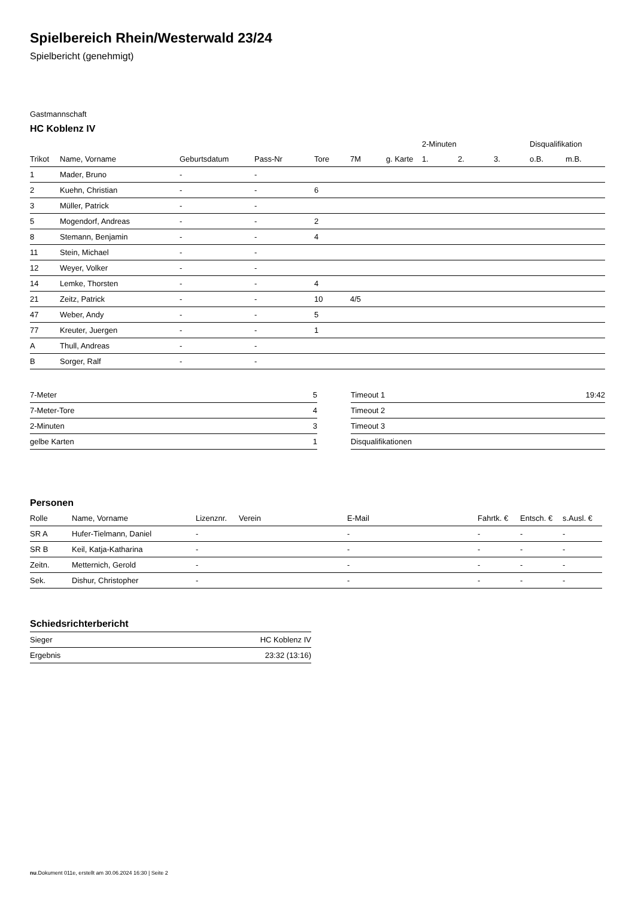Spielbereich Rhein/Westerwald 23/24
Spielbericht (genehmigt)
Gastmannschaft
HC Koblenz IV
| | | | | | | | 2-Minuten | | | Disqualifikation | |
| --- | --- | --- | --- | --- | --- | --- | --- | --- | --- | --- | --- |
| Trikot | Name, Vorname | Geburtsdatum | Pass-Nr | Tore | 7M | g. Karte | 1. | 2. | 3. | o.B. | m.B. |
| 1 | Mader, Bruno | - | - | | | | | | | | |
| 2 | Kuehn, Christian | - | - | 6 | | | | | | | |
| 3 | Müller, Patrick | - | - | | | | | | | | |
| 5 | Mogendorf, Andreas | - | - | 2 | | | | | | | |
| 8 | Stemann, Benjamin | - | - | 4 | | | | | | | |
| 11 | Stein, Michael | - | - | | | | | | | | |
| 12 | Weyer, Volker | - | - | | | | | | | | |
| 14 | Lemke, Thorsten | - | - | 4 | | | | | | | |
| 21 | Zeitz, Patrick | - | - | 10 | 4/5 | | | | | | |
| 47 | Weber, Andy | - | - | 5 | | | | | | | |
| 77 | Kreuter, Juergen | - | - | 1 | | | | | | | |
| A | Thull, Andreas | - | - | | | | | | | | |
| B | Sorger, Ralf | - | - | | | | | | | | |
| 7-Meter | 5 |
| 7-Meter-Tore | 4 |
| 2-Minuten | 3 |
| gelbe Karten | 1 |
| Timeout 1 | 19:42 |
| Timeout 2 | |
| Timeout 3 | |
| Disqualifikationen | |
Personen
| Rolle | Name, Vorname | Lizenznr. | Verein | E-Mail | Fahrtk. € | Entsch. € | s.Ausl. € |
| --- | --- | --- | --- | --- | --- | --- | --- |
| SR A | Hufer-Tielmann, Daniel | - | | - | - | - | - |
| SR B | Keil, Katja-Katharina | - | | - | - | - | - |
| Zeitn. | Metternich, Gerold | - | | - | - | - | - |
| Sek. | Dishur, Christopher | - | | - | - | - | - |
Schiedsrichterbericht
| Sieger | HC Koblenz IV |
| Ergebnis | 23:32 (13:16) |
nu.Dokument 011e, erstellt am 30.06.2024 16:30 | Seite 2